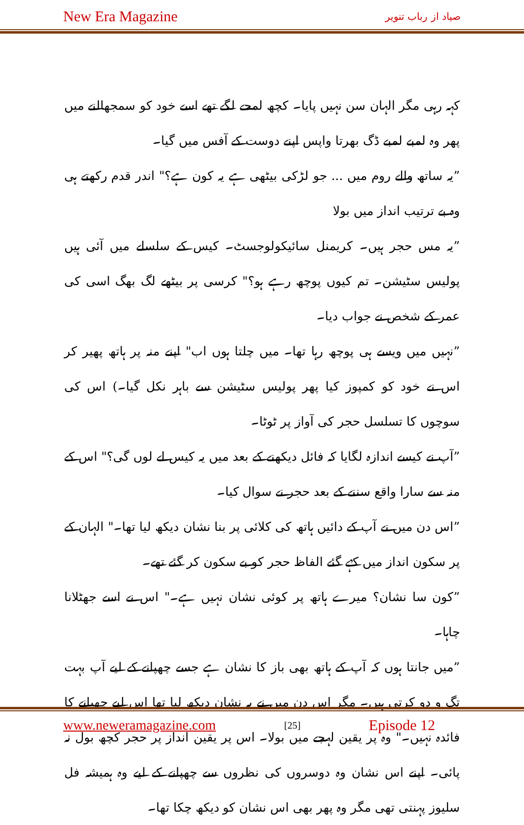New Era Magazine صیاد از رباب تنویر
کہہ رہی مگر الہان سن نہیں پایا۔ کچھ لمحے لگے تھے اسے خود کو سمجھالنے میں پھر وہ لمبے لمبے ڈگ بھرتا واپس اپنے دوست کے آفس میں گیا۔
”یہ ساتھ والے روم میں ... جو لڑکی بیٹھی ہے یہ کون ہے؟" اندر قدم رکھتے ہی وہ بے ترتیب انداز میں بولا
”یہ مس حجر ہیں۔ کریمنل سائیکولوجسٹ۔ کیس کے سلسلے میں آئی ہیں پولیس سٹیشن۔ تم کیوں پوچھ رہے ہو؟" کرسی پر بیٹھے لگ بھگ اسی کی عمر کے شخص نے جواب دیا۔
”نہیں میں ویسے ہی پوچھ رہا تھا۔ میں چلتا ہوں اب" اپنے منہ پر ہاتھ پھیر کر اس نے خود کو کمپوز کیا پھر پولیس سٹیشن سے باہر نکل گیا۔) اس کی سوچوں کا تسلسل حجر کی آواز پر ٹوٹا۔
”آپ نے کیسے اندازہ لگایا کہ فائل دیکھنے کے بعد میں یہ کیس لے لوں گی؟" اس کے منہ سے سارا واقع سننے کے بعد حجر نے سوال کیا۔
”اس دن میں نے آپ کے دائیں ہاتھ کی کلائی پر بنا نشان دیکھ لیا تھا۔" الہان کے پر سکون انداز میں کہے گئے الفاظ حجر کو بے سکون کر گئے تھے۔
”کون سا نشان؟ میرے ہاتھ پر کوئی نشان نہیں ہے۔" اس نے اسے جھٹلانا چاہا۔
”میں جانتا ہوں کہ آپ کے ہاتھ بھی باز کا نشان ہے جسے چھپانے کے لیے آپ بہت تگ و دو کرتی ہیں۔ مگر اس دن میں نے یہ نشان دیکھ لیا تھا اس لیے چھپانے کا فائدہ نہیں۔" وہ پر یقین لہجے میں بولا۔ اس پر یقین انداز پر حجر کچھ بول نہ پائی۔ اپنے اس نشان وہ دوسروں کی نظروں سے چھپانے کے لیے وہ ہمیشہ فل سلیوز پہنتی تھی مگر وہ پھر بھی اس نشان کو دیکھ چکا تھا۔
www.neweramagazine.com [25] Episode 12